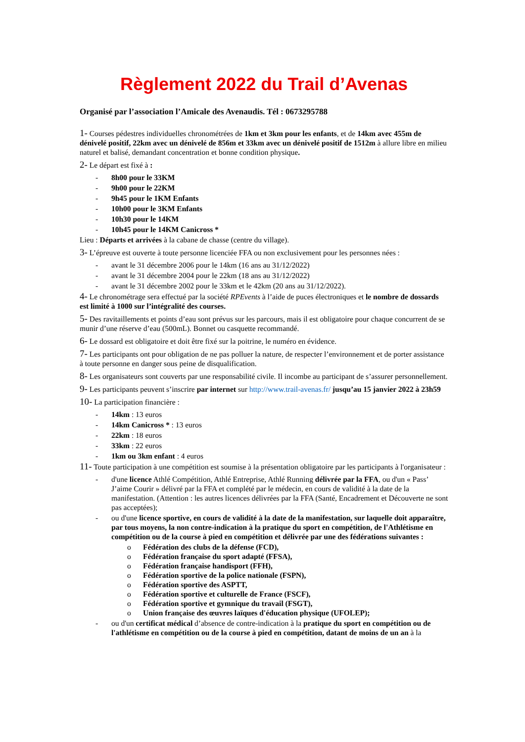Règlement 2022 du Trail d’Avenas
Organisé par l’association l’Amicale des Avenaudis. Tél : 0673295788
1- Courses pédestres individuelles chronométrées de 1km et 3km pour les enfants, et de 14km avec 455m de dénivelé positif, 22km avec un dénivelé de 856m et 33km avec un dénivelé positif de 1512m à allure libre en milieu naturel et balisé, demandant concentration et bonne condition physique.
2- Le départ est fixé à :
- 8h00 pour le 33KM
- 9h00 pour le 22KM
- 9h45 pour le 1KM Enfants
- 10h00 pour le 3KM Enfants
- 10h30 pour le 14KM
- 10h45 pour le 14KM Canicross *
Lieu : Départs et arrivées à la cabane de chasse (centre du village).
3- L’épreuve est ouverte à toute personne licenciée FFA ou non exclusivement pour les personnes nées :
- avant le 31 décembre 2006 pour le 14km (16 ans au 31/12/2022)
- avant le 31 décembre 2004 pour le 22km (18 ans au 31/12/2022)
- avant le 31 décembre 2002 pour le 33km et le 42km (20 ans au 31/12/2022).
4- Le chronométrage sera effectué par la société RPEvents à l’aide de puces électroniques et le nombre de dossards est limité à 1000 sur l’intégralité des courses.
5- Des ravitaillements et points d’eau sont prévus sur les parcours, mais il est obligatoire pour chaque concurrent de se munir d’une réserve d’eau (500mL). Bonnet ou casquette recommandé.
6- Le dossard est obligatoire et doit être fixé sur la poitrine, le numéro en évidence.
7- Les participants ont pour obligation de ne pas polluer la nature, de respecter l’environnement et de porter assistance à toute personne en danger sous peine de disqualification.
8- Les organisateurs sont couverts par une responsabilité civile. Il incombe au participant de s’assurer personnellement.
9- Les participants peuvent s’inscrire par internet sur http://www.trail-avenas.fr/ jusqu’au 15 janvier 2022 à 23h59
10- La participation financière :
- 14km : 13 euros
- 14km Canicross * : 13 euros
- 22km : 18 euros
- 33km : 22 euros
- 1km ou 3km enfant : 4 euros
11- Toute participation à une compétition est soumise à la présentation obligatoire par les participants à l'organisateur :
- d'une licence Athlé Compétition, Athlé Entreprise, Athlé Running délivrée par la FFA, ou d'un « Pass’ J’aime Courir » délivré par la FFA et complété par le médecin, en cours de validité à la date de la manifestation. (Attention : les autres licences délivrées par la FFA (Santé, Encadrement et Découverte ne sont pas acceptées);
- ou d'une licence sportive, en cours de validité à la date de la manifestation, sur laquelle doit apparaître, par tous moyens, la non contre-indication à la pratique du sport en compétition, de l'Athlétisme en compétition ou de la course à pied en compétition et délivrée par une des fédérations suivantes :
o Fédération des clubs de la défense (FCD),
o Fédération française du sport adapté (FFSA),
o Fédération française handisport (FFH),
o Fédération sportive de la police nationale (FSPN),
o Fédération sportive des ASPTT,
o Fédération sportive et culturelle de France (FSCF),
o Fédération sportive et gymnique du travail (FSGT),
o Union française des œuvres laïques d'éducation physique (UFOLEP);
- ou d'un certificat médical d’absence de contre-indication à la pratique du sport en compétition ou de l'athlétisme en compétition ou de la course à pied en compétition, datant de moins de un an à la